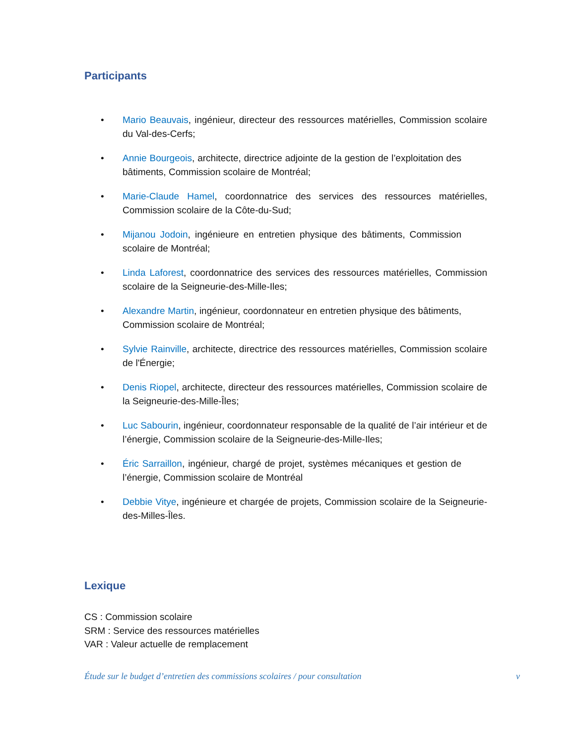Participants
• Mario Beauvais, ingénieur, directeur des ressources matérielles, Commission scolaire du Val-des-Cerfs;
• Annie Bourgeois, architecte, directrice adjointe de la gestion de l’exploitation des bâtiments, Commission scolaire de Montréal;
• Marie-Claude Hamel, coordonnatrice des services des ressources matérielles, Commission scolaire de la Côte-du-Sud;
• Mijanou Jodoin, ingénieure en entretien physique des bâtiments, Commission scolaire de Montréal;
• Linda Laforest, coordonnatrice des services des ressources matérielles, Commission scolaire de la Seigneurie-des-Mille-Iles;
• Alexandre Martin, ingénieur, coordonnateur en entretien physique des bâtiments, Commission scolaire de Montréal;
• Sylvie Rainville, architecte, directrice des ressources matérielles, Commission scolaire de l'Énergie;
• Denis Riopel, architecte, directeur des ressources matérielles, Commission scolaire de la Seigneurie-des-Mille-Îles;
• Luc Sabourin, ingénieur, coordonnateur responsable de la qualité de l’air intérieur et de l’énergie, Commission scolaire de la Seigneurie-des-Mille-Iles;
• Éric Sarraillon, ingénieur, chargé de projet, systèmes mécaniques et gestion de l’énergie, Commission scolaire de Montréal
• Debbie Vitye, ingénieure et chargée de projets, Commission scolaire de la Seigneurie-des-Milles-Îles.
Lexique
CS : Commission scolaire
SRM : Service des ressources matérielles
VAR : Valeur actuelle de remplacement
Étude sur le budget d’entretien des commissions scolaires / pour consultation v